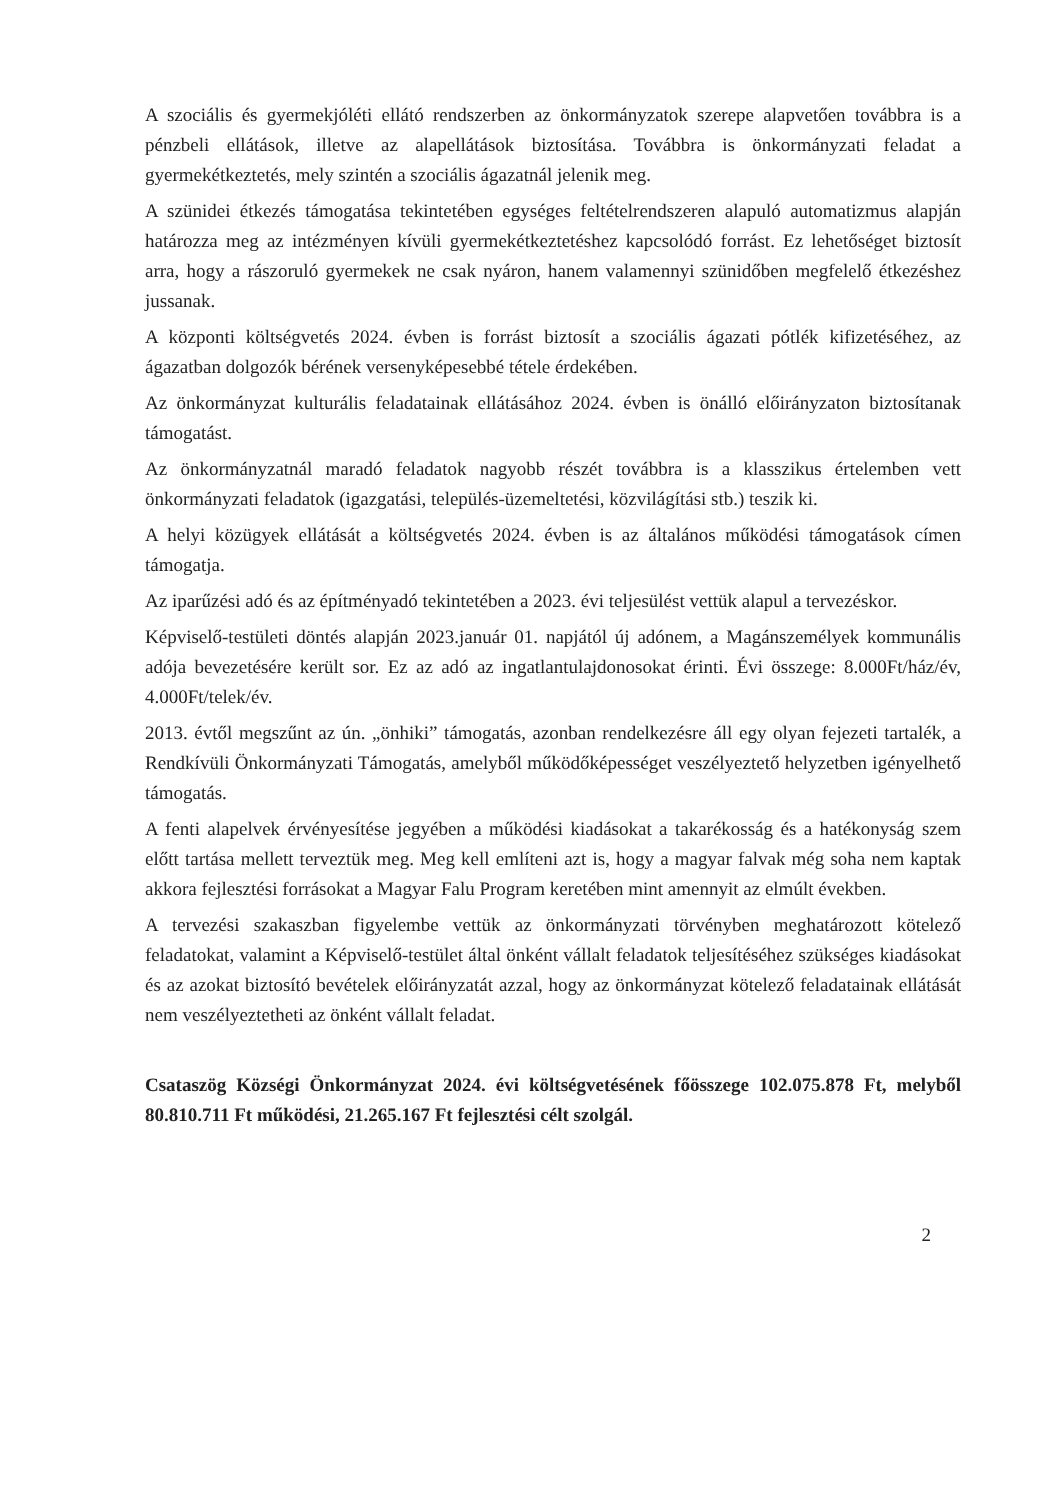A szociális és gyermekjóléti ellátó rendszerben az önkormányzatok szerepe alapvetően továbbra is a pénzbeli ellátások, illetve az alapellátások biztosítása. Továbbra is önkormányzati feladat a gyermekétkeztetés, mely szintén a szociális ágazatnál jelenik meg.
A szünidei étkezés támogatása tekintetében egységes feltételrendszeren alapuló automatizmus alapján határozza meg az intézményen kívüli gyermekétkeztetéshez kapcsolódó forrást. Ez lehetőséget biztosít arra, hogy a rászoruló gyermekek ne csak nyáron, hanem valamennyi szünidőben megfelelő étkezéshez jussanak.
A központi költségvetés 2024. évben is forrást biztosít a szociális ágazati pótlék kifizetéséhez, az ágazatban dolgozók bérének versenyképesebbé tétele érdekében.
Az önkormányzat kulturális feladatainak ellátásához 2024. évben is önálló előirányzaton biztosítanak támogatást.
Az önkormányzatnál maradó feladatok nagyobb részét továbbra is a klasszikus értelemben vett önkormányzati feladatok (igazgatási, település-üzemeltetési, közvilágítási stb.) teszik ki.
A helyi közügyek ellátását a költségvetés 2024. évben is az általános működési támogatások címen támogatja.
Az iparűzési adó és az építményadó tekintetében a 2023. évi teljesülést vettük alapul a tervezéskor.
Képviselő-testületi döntés alapján 2023.január 01. napjától új adónem, a Magánszemélyek kommunális adója bevezetésére került sor. Ez az adó az ingatlantulajdonosokat érinti. Évi összege: 8.000Ft/ház/év, 4.000Ft/telek/év.
2013. évtől megszűnt az ún. „önhiki” támogatás, azonban rendelkezésre áll egy olyan fejezeti tartalék, a Rendkívüli Önkormányzati Támogatás, amelyből működőképességet veszélyeztető helyzetben igényelhető támogatás.
A fenti alapelvek érvényesítése jegyében a működési kiadásokat a takarékosság és a hatékonyság szem előtt tartása mellett terveztük meg. Meg kell említeni azt is, hogy a magyar falvak még soha nem kaptak akkora fejlesztési forrásokat a Magyar Falu Program keretében mint amennyit az elmúlt években.
A tervezési szakaszban figyelembe vettük az önkormányzati törvényben meghatározott kötelező feladatokat, valamint a Képviselő-testület által önként vállalt feladatok teljesítéséhez szükséges kiadásokat és az azokat biztosító bevételek előirányzatát azzal, hogy az önkormányzat kötelező feladatainak ellátását nem veszélyeztetheti az önként vállalt feladat.
Csataszög Községi Önkormányzat 2024. évi költségvetésének főösszege 102.075.878 Ft, melyből 80.810.711 Ft működési, 21.265.167 Ft fejlesztési célt szolgál.
2